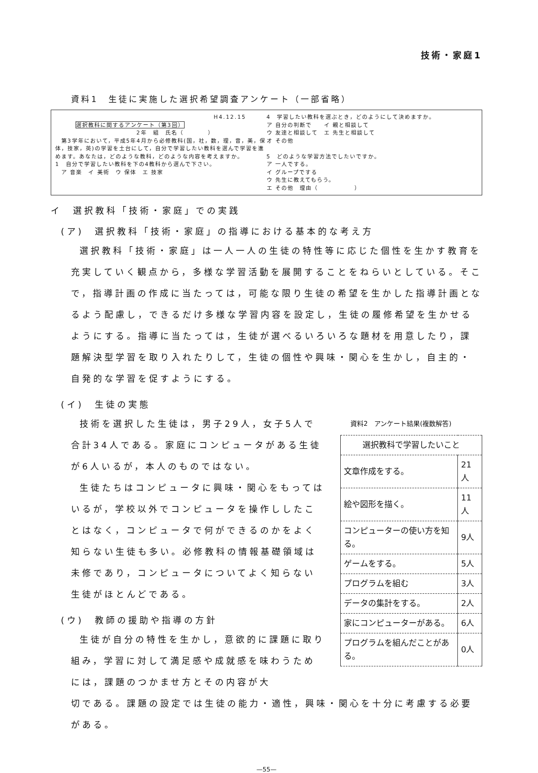技術・家庭1
資料1　生徒に実施した選択希望調査アンケート（一部省略）
H4.12.15
選択教科に関するアンケート（第3回）
2年　組　氏名（　　　　）
　第3学年において，平成5年4月から必修教科(国，社，数，理，音，美，保体，技家，英)の学習を土台にして，自分で学習したい教科を選んで学習を進めます。あなたは，どのような教科，どのような内容を考えますか。
1　自分で学習したい教科を下の4教科から選んで下さい。
　ア 音楽　イ 美術　ウ 保体　エ 技家
4　学習したい教科を選ぶとき，どのようにして決めますか。
ア 自分の判断で　　イ 親と相談して
ウ 友達と相談して　エ 先生と相談して
オ その他
5　どのような学習方法でしたいですか。
ア 一人でする。
イ グループでする
ウ 先生に教えてもらう。
エ その他　理由（　　　　　　）
イ　選択教科「技術・家庭」での実践
(ア)　選択教科「技術・家庭」の指導における基本的な考え方
選択教科「技術・家庭」は一人一人の生徒の特性等に応じた個性を生かす教育を充実していく観点から，多様な学習活動を展開することをねらいとしている。そこで，指導計画の作成に当たっては，可能な限り生徒の希望を生かした指導計画となるよう配慮し，できるだけ多様な学習内容を設定し，生徒の履修希望を生かせるようにする。指導に当たっては，生徒が選べるいろいろな題材を用意したり，課題解決型学習を取り入れたりして，生徒の個性や興味・関心を生かし，自主的・自発的な学習を促すようにする。
(イ)　生徒の実態
技術を選択した生徒は，男子29人，女子5人で合計34人である。家庭にコンピュータがある生徒が6人いるが，本人のものではない。
生徒たちはコンピュータに興味・関心をもってはいるが，学校以外でコンピュータを操作ししたことはなく，コンピュータで何ができるのかをよく知らない生徒も多い。必修教科の情報基礎領域は未修であり，コンピュータについてよく知らない生徒がほとんどである。
(ウ)　教師の援助や指導の方針
生徒が自分の特性を生かし，意欲的に課題に取り組み，学習に対して満足感や成就感を味わうためには，課題のつかませ方とその内容が大
資料2　アンケート結果(複数解答)
| 選択教科で学習したいこと | |
| 文章作成をする。 | 21人 |
| 絵や図形を描く。 | 11人 |
| コンピューターの使い方を知る。 | 9人 |
| ゲームをする。 | 5人 |
| プログラムを組む | 3人 |
| データの集計をする。 | 2人 |
| 家にコンピューターがある。 | 6人 |
| プログラムを組んだことがある。 | 0人 |
切である。課題の設定では生徒の能力・適性，興味・関心を十分に考慮する必要がある。
—55—